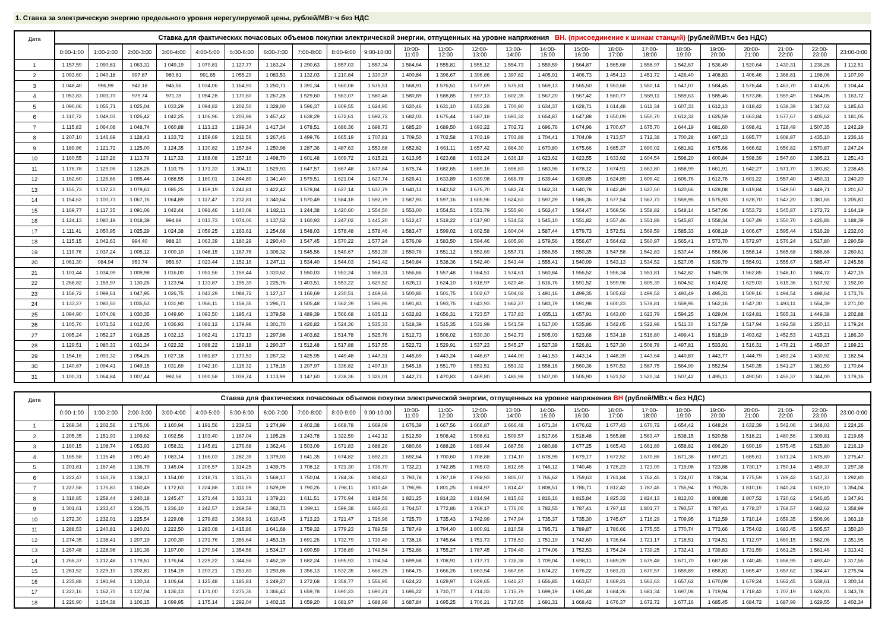1. Ставка за электрическую энергию предельного уровня нерегулируемой цены, рублей/МВт·ч без НДС
| Дата | Ставка для фактических почасовых объемов покупки электрической энергии, отпущенных на уровне напряжения ВН. (присоединение к шинам станций) (рублей/МВт.ч без НДС) | | | | | | | | | | | | | | | | | | | | | | | |
| --- | --- | --- | --- | --- | --- | --- | --- | --- | --- | --- | --- | --- | --- | --- | --- | --- | --- | --- | --- | --- | --- | --- | --- | --- |
| | 0:00-1:00 | 1:00-2:00 | 2:00-3:00 | 3:00-4:00 | 4:00-5:00 | 5:00-6:00 | 6:00-7:00 | 7:00-8:00 | 8:00-9:00 | 9:00-10:00 | 10:00- 11:00 | 11:00- 12:00 | 12:00- 13:00 | 13:00- 14:00 | 14:00- 15:00 | 15:00- 16:00 | 16:00- 17:00 | 17:00- 18:00 | 18:00- 19:00 | 19:00- 20:00 | 20:00- 21:00 | 21:00- 22:00 | 22:00- 23:00 | 23:00-0:00 |
| 1 | 1 157,59 | 1 090,81 | 1 063,31 | 1 049,19 | 1 079,81 | 1 127,77 | 1 163,24 | 1 290,63 | 1 557,03 | 1 557,34 | 1 564,64 | 1 555,81 | 1 555,12 | 1 554,73 | 1 559,59 | 1 564,87 | 1 565,68 | 1 558,97 | 1 542,67 | 1 536,49 | 1 520,64 | 1 430,31 | 1 236,28 | 1 112,51 |
| 2 | 1 093,60 | 1 040,18 | 997,87 | 980,81 | 991,65 | 1 055,29 | 1 083,53 | 1 132,03 | 1 210,84 | 1 330,37 | 1 400,84 | 1 396,67 | 1 396,86 | 1 397,82 | 1 405,91 | 1 406,73 | 1 454,13 | 1 451,72 | 1 426,40 | 1 408,83 | 1 406,46 | 1 368,81 | 1 198,06 | 1 107,90 |
| 3 | 1 048,40 | 996,99 | 942,18 | 946,56 | 1 034,06 | 1 164,93 | 1 250,71 | 1 391,34 | 1 560,08 | 1 576,51 | 1 568,91 | 1 576,51 | 1 577,69 | 1 575,81 | 1 569,13 | 1 565,50 | 1 553,68 | 1 550,14 | 1 547,07 | 1 584,45 | 1 578,44 | 1 463,70 | 1 414,05 | 1 104,44 |
| 4 | 1 053,83 | 1 003,70 | 979,74 | 971,39 | 1 054,28 | 1 170,60 | 1 267,28 | 1 529,60 | 1 563,07 | 1 580,48 | 1 580,89 | 1 588,85 | 1 597,13 | 1 602,35 | 1 567,20 | 1 567,42 | 1 560,77 | 1 559,11 | 1 559,63 | 1 585,46 | 1 573,86 | 1 559,49 | 1 564,05 | 1 163,72 |
| 5 | 1 090,06 | 1 055,71 | 1 025,04 | 1 033,29 | 1 094,82 | 1 202,50 | 1 328,00 | 1 596,37 | 1 609,55 | 1 624,95 | 1 620,46 | 1 631,10 | 1 653,28 | 1 700,90 | 1 634,37 | 1 628,71 | 1 614,48 | 1 611,34 | 1 607,33 | 1 612,13 | 1 618,42 | 1 638,39 | 1 347,62 | 1 185,63 |
| 6 | 1 110,72 | 1 049,03 | 1 026,42 | 1 042,25 | 1 106,96 | 1 203,98 | 1 457,42 | 1 638,29 | 1 672,61 | 1 692,72 | 1 682,03 | 1 675,44 | 1 687,18 | 1 693,32 | 1 654,87 | 1 647,88 | 1 650,09 | 1 650,70 | 1 612,32 | 1 626,59 | 1 663,84 | 1 677,67 | 1 405,62 | 1 181,05 |
| 7 | 1 115,83 | 1 064,08 | 1 048,74 | 1 060,88 | 1 113,13 | 1 199,34 | 1 417,34 | 1 678,51 | 1 686,36 | 1 698,73 | 1 685,20 | 1 689,50 | 1 693,22 | 1 702,72 | 1 696,76 | 1 674,96 | 1 700,67 | 1 675,70 | 1 644,19 | 1 681,60 | 1 698,41 | 1 728,49 | 1 507,35 | 1 242,29 |
| 8 | 1 207,10 | 1 146,69 | 1 128,43 | 1 133,72 | 1 159,69 | 1 211,56 | 1 267,46 | 1 499,76 | 1 665,19 | 1 707,81 | 1 709,50 | 1 702,58 | 1 703,19 | 1 703,88 | 1 704,41 | 1 704,09 | 1 713,57 | 1 712,38 | 1 700,28 | 1 697,13 | 1 695,77 | 1 608,87 | 1 435,10 | 1 236,16 |
| 9 | 1 189,86 | 1 121,72 | 1 125,00 | 1 124,35 | 1 130,82 | 1 157,84 | 1 250,98 | 1 287,36 | 1 487,63 | 1 553,68 | 1 652,82 | 1 661,11 | 1 657,42 | 1 664,30 | 1 670,80 | 1 675,66 | 1 685,37 | 1 690,02 | 1 681,82 | 1 675,66 | 1 666,62 | 1 656,82 | 1 570,87 | 1 247,24 |
| 10 | 1 160,55 | 1 120,26 | 1 113,79 | 1 117,33 | 1 168,08 | 1 257,16 | 1 498,70 | 1 601,48 | 1 609,72 | 1 615,21 | 1 613,95 | 1 623,68 | 1 631,24 | 1 636,19 | 1 623,62 | 1 623,55 | 1 633,92 | 1 604,54 | 1 598,20 | 1 600,84 | 1 598,39 | 1 547,60 | 1 395,21 | 1 251,43 |
| 11 | 1 176,78 | 1 129,06 | 1 128,26 | 1 110,75 | 1 171,33 | 1 304,11 | 1 529,93 | 1 647,57 | 1 667,48 | 1 677,84 | 1 675,74 | 1 682,65 | 1 689,16 | 1 698,83 | 1 683,96 | 1 678,12 | 1 674,91 | 1 663,80 | 1 658,99 | 1 661,91 | 1 642,27 | 1 571,70 | 1 393,82 | 1 238,45 |
| 12 | 1 162,60 | 1 126,66 | 1 095,44 | 1 088,55 | 1 160,01 | 1 244,89 | 1 341,40 | 1 579,51 | 1 621,04 | 1 627,74 | 1 626,41 | 1 633,89 | 1 639,98 | 1 666,78 | 1 639,44 | 1 630,85 | 1 624,89 | 1 609,42 | 1 606,76 | 1 612,76 | 1 601,22 | 1 557,40 | 1 450,31 | 1 240,20 |
| 13 | 1 155,73 | 1 117,23 | 1 079,61 | 1 085,25 | 1 159,19 | 1 242,81 | 1 422,42 | 1 578,84 | 1 627,14 | 1 637,79 | 1 641,11 | 1 643,52 | 1 675,70 | 1 682,74 | 1 662,31 | 1 640,78 | 1 642,49 | 1 627,50 | 1 620,66 | 1 628,08 | 1 619,84 | 1 549,50 | 1 449,71 | 1 201,67 |
| 14 | 1 154,62 | 1 100,73 | 1 067,76 | 1 064,89 | 1 117,47 | 1 232,81 | 1 340,64 | 1 570,49 | 1 584,18 | 1 592,79 | 1 587,93 | 1 597,16 | 1 605,96 | 1 624,63 | 1 597,29 | 1 586,36 | 1 577,54 | 1 567,73 | 1 559,95 | 1 575,93 | 1 628,70 | 1 547,20 | 1 381,65 | 1 205,81 |
| 15 | 1 169,77 | 1 117,35 | 1 091,06 | 1 042,44 | 1 091,46 | 1 140,08 | 1 182,11 | 1 244,38 | 1 420,60 | 1 554,50 | 1 553,00 | 1 554,51 | 1 551,79 | 1 555,90 | 1 562,47 | 1 564,47 | 1 569,56 | 1 558,82 | 1 548,14 | 1 547,06 | 1 553,72 | 1 545,87 | 1 272,72 | 1 164,19 |
| 16 | 1 124,13 | 1 080,19 | 1 018,39 | 994,89 | 1 013,73 | 1 074,06 | 1 137,52 | 1 160,93 | 1 247,02 | 1 445,20 | 1 512,47 | 1 518,22 | 1 517,90 | 1 534,52 | 1 545,10 | 1 551,82 | 1 557,46 | 1 551,88 | 1 545,87 | 1 558,34 | 1 567,49 | 1 550,70 | 1 426,86 | 1 188,39 |
| 17 | 1 111,41 | 1 050,95 | 1 025,29 | 1 024,38 | 1 059,25 | 1 163,61 | 1 254,68 | 1 548,03 | 1 578,48 | 1 578,46 | 1 583,47 | 1 599,02 | 1 602,58 | 1 604,04 | 1 587,44 | 1 579,73 | 1 572,51 | 1 569,59 | 1 585,33 | 1 608,19 | 1 606,67 | 1 595,44 | 1 516,28 | 1 232,03 |
| 18 | 1 115,15 | 1 042,63 | 994,40 | 988,20 | 1 063,39 | 1 180,29 | 1 290,40 | 1 547,45 | 1 570,22 | 1 577,24 | 1 576,09 | 1 583,50 | 1 594,46 | 1 605,90 | 1 579,56 | 1 556,67 | 1 564,62 | 1 560,97 | 1 565,41 | 1 573,70 | 1 572,97 | 1 576,24 | 1 517,80 | 1 290,59 |
| 19 | 1 119,76 | 1 037,24 | 1 005,12 | 1 000,10 | 1 048,15 | 1 167,78 | 1 306,32 | 1 545,56 | 1 549,67 | 1 553,39 | 1 550,76 | 1 551,12 | 1 552,69 | 1 557,71 | 1 556,55 | 1 550,35 | 1 547,58 | 1 542,83 | 1 537,44 | 1 556,96 | 1 558,14 | 1 565,68 | 1 586,68 | 1 260,61 |
| 20 | 1 061,30 | 984,94 | 953,74 | 956,67 | 1 023,44 | 1 152,16 | 1 247,11 | 1 534,40 | 1 544,03 | 1 541,42 | 1 540,84 | 1 538,36 | 1 542,40 | 1 543,44 | 1 555,41 | 1 540,99 | 1 543,13 | 1 534,52 | 1 527,05 | 1 539,79 | 1 554,91 | 1 555,67 | 1 585,47 | 1 245,58 |
| 21 | 1 101,44 | 1 034,09 | 1 009,98 | 1 016,00 | 1 051,56 | 1 159,44 | 1 310,62 | 1 550,03 | 1 553,24 | 1 558,31 | 1 556,66 | 1 557,48 | 1 564,51 | 1 574,61 | 1 560,84 | 1 556,52 | 1 556,34 | 1 551,81 | 1 542,82 | 1 549,78 | 1 562,85 | 1 548,10 | 1 584,72 | 1 427,15 |
| 22 | 1 268,82 | 1 159,97 | 1 130,26 | 1 123,94 | 1 133,87 | 1 195,39 | 1 225,76 | 1 403,51 | 1 553,22 | 1 620,52 | 1 626,11 | 1 624,10 | 1 618,97 | 1 620,46 | 1 616,76 | 1 591,52 | 1 599,96 | 1 605,39 | 1 604,52 | 1 614,02 | 1 629,03 | 1 615,36 | 1 517,92 | 1 192,00 |
| 23 | 1 158,72 | 1 099,61 | 1 047,95 | 1 026,75 | 1 043,29 | 1 088,72 | 1 127,17 | 1 166,69 | 1 230,51 | 1 469,66 | 1 500,86 | 1 501,75 | 1 502,67 | 1 504,02 | 1 491,16 | 1 499,35 | 1 505,62 | 1 499,52 | 1 493,49 | 1 495,31 | 1 509,16 | 1 494,54 | 1 498,64 | 1 173,76 |
| 24 | 1 133,27 | 1 080,50 | 1 035,53 | 1 031,90 | 1 066,11 | 1 158,36 | 1 296,71 | 1 505,48 | 1 562,39 | 1 595,96 | 1 591,83 | 1 593,75 | 1 643,93 | 1 662,27 | 1 583,79 | 1 591,98 | 1 600,23 | 1 578,81 | 1 559,95 | 1 562,16 | 1 547,30 | 1 493,11 | 1 554,39 | 1 271,00 |
| 25 | 1 094,90 | 1 074,08 | 1 030,35 | 1 049,90 | 1 093,50 | 1 195,41 | 1 379,58 | 1 489,39 | 1 566,68 | 1 635,12 | 1 632,82 | 1 656,31 | 1 723,57 | 1 737,83 | 1 655,11 | 1 657,91 | 1 643,00 | 1 623,79 | 1 594,25 | 1 629,04 | 1 624,81 | 1 565,31 | 1 449,38 | 1 202,88 |
| 26 | 1 105,76 | 1 071,52 | 1 012,05 | 1 036,93 | 1 081,12 | 1 179,98 | 1 301,70 | 1 426,82 | 1 524,36 | 1 535,33 | 1 518,39 | 1 515,35 | 1 531,99 | 1 541,59 | 1 517,00 | 1 535,86 | 1 542,05 | 1 522,98 | 1 511,30 | 1 517,59 | 1 517,94 | 1 492,58 | 1 250,13 | 1 179,24 |
| 27 | 1 095,24 | 1 052,27 | 1 018,25 | 1 032,13 | 1 062,41 | 1 172,13 | 1 297,98 | 1 403,82 | 1 514,78 | 1 525,76 | 1 512,73 | 1 506,02 | 1 530,30 | 1 542,73 | 1 505,03 | 1 523,68 | 1 534,18 | 1 516,80 | 1 499,41 | 1 518,19 | 1 493,62 | 1 452,53 | 1 415,21 | 1 186,30 |
| 28 | 1 129,51 | 1 080,33 | 1 031,34 | 1 022,32 | 1 088,22 | 1 189,18 | 1 290,37 | 1 512,48 | 1 517,88 | 1 517,55 | 1 522,72 | 1 529,91 | 1 537,23 | 1 545,27 | 1 527,39 | 1 526,81 | 1 527,30 | 1 508,78 | 1 497,81 | 1 533,91 | 1 516,31 | 1 478,21 | 1 459,37 | 1 199,21 |
| 29 | 1 154,16 | 1 093,32 | 1 054,26 | 1 027,18 | 1 081,87 | 1 173,53 | 1 267,32 | 1 425,95 | 1 449,48 | 1 447,31 | 1 445,69 | 1 443,24 | 1 446,67 | 1 444,00 | 1 441,53 | 1 443,14 | 1 448,39 | 1 443,64 | 1 440,87 | 1 443,77 | 1 444,79 | 1 453,24 | 1 430,92 | 1 182,54 |
| 30 | 1 140,87 | 1 094,41 | 1 049,15 | 1 031,69 | 1 042,10 | 1 115,32 | 1 178,15 | 1 207,97 | 1 336,82 | 1 497,19 | 1 545,18 | 1 551,70 | 1 551,51 | 1 553,32 | 1 558,16 | 1 560,36 | 1 570,53 | 1 587,75 | 1 564,99 | 1 552,54 | 1 549,35 | 1 541,27 | 1 381,59 | 1 170,64 |
| 31 | 1 100,31 | 1 064,84 | 1 007,44 | 992,58 | 1 000,58 | 1 039,74 | 1 113,99 | 1 147,60 | 1 238,36 | 1 326,01 | 1 442,73 | 1 470,83 | 1 469,80 | 1 486,98 | 1 507,00 | 1 505,90 | 1 521,52 | 1 520,34 | 1 507,42 | 1 495,11 | 1 490,50 | 1 455,37 | 1 344,00 | 1 179,16 |
| Дата | Ставка для фактических почасовых объемов покупки электрической энергии, отпущенных на уровне напряжения ВН (рублей/МВт.ч без НДС) | | | | | | | | | | | | | | | | | | | | | | | |
| --- | --- | --- | --- | --- | --- | --- | --- | --- | --- | --- | --- | --- | --- | --- | --- | --- | --- | --- | --- | --- | --- | --- | --- | --- |
| | 0:00-1:00 | 1:00-2:00 | 2:00-3:00 | 3:00-4:00 | 4:00-5:00 | 5:00-6:00 | 6:00-7:00 | 7:00-8:00 | 8:00-9:00 | 9:00-10:00 | 10:00- 11:00 | 11:00- 12:00 | 12:00- 13:00 | 13:00- 14:00 | 14:00- 15:00 | 15:00- 16:00 | 16:00- 17:00 | 17:00- 18:00 | 18:00- 19:00 | 19:00- 20:00 | 20:00- 21:00 | 21:00- 22:00 | 22:00- 23:00 | 23:00-0:00 |
| 1 | 1 269,34 | 1 202,56 | 1 175,06 | 1 160,94 | 1 191,56 | 1 239,52 | 1 274,99 | 1 402,38 | 1 668,78 | 1 669,09 | 1 676,39 | 1 667,56 | 1 666,87 | 1 666,48 | 1 671,34 | 1 676,62 | 1 677,43 | 1 670,72 | 1 654,42 | 1 648,24 | 1 632,39 | 1 542,06 | 1 348,03 | 1 224,26 |
| 2 | 1 205,35 | 1 151,93 | 1 109,62 | 1 092,56 | 1 103,40 | 1 167,04 | 1 195,28 | 1 243,78 | 1 322,59 | 1 442,12 | 1 512,59 | 1 508,42 | 1 508,61 | 1 509,57 | 1 517,66 | 1 518,48 | 1 565,88 | 1 563,47 | 1 538,15 | 1 520,58 | 1 518,21 | 1 480,56 | 1 309,81 | 1 219,65 |
| 3 | 1 160,15 | 1 108,74 | 1 053,93 | 1 058,31 | 1 145,81 | 1 276,68 | 1 362,46 | 1 503,09 | 1 671,83 | 1 688,26 | 1 680,66 | 1 688,26 | 1 689,44 | 1 687,56 | 1 680,88 | 1 677,25 | 1 665,43 | 1 661,89 | 1 658,82 | 1 696,20 | 1 690,19 | 1 575,45 | 1 525,80 | 1 216,19 |
| 4 | 1 165,58 | 1 115,45 | 1 091,49 | 1 083,14 | 1 166,03 | 1 282,35 | 1 379,03 | 1 641,35 | 1 674,82 | 1 692,23 | 1 692,64 | 1 700,60 | 1 708,88 | 1 714,10 | 1 678,95 | 1 679,17 | 1 672,52 | 1 670,86 | 1 671,38 | 1 697,21 | 1 685,61 | 1 671,24 | 1 675,80 | 1 275,47 |
| 5 | 1 201,81 | 1 167,46 | 1 136,79 | 1 145,04 | 1 206,57 | 1 314,25 | 1 439,75 | 1 708,12 | 1 721,30 | 1 736,70 | 1 732,21 | 1 742,85 | 1 765,03 | 1 812,65 | 1 746,12 | 1 740,46 | 1 726,23 | 1 723,09 | 1 719,08 | 1 723,88 | 1 730,17 | 1 750,14 | 1 459,37 | 1 297,38 |
| 6 | 1 222,47 | 1 160,78 | 1 138,17 | 1 154,00 | 1 218,71 | 1 315,73 | 1 569,17 | 1 750,04 | 1 784,36 | 1 804,47 | 1 793,78 | 1 787,19 | 1 798,93 | 1 805,07 | 1 766,62 | 1 759,63 | 1 761,84 | 1 762,45 | 1 724,07 | 1 738,34 | 1 775,59 | 1 789,42 | 1 517,37 | 1 292,80 |
| 7 | 1 227,58 | 1 175,83 | 1 160,49 | 1 172,63 | 1 224,88 | 1 311,09 | 1 529,09 | 1 790,26 | 1 798,11 | 1 810,48 | 1 796,95 | 1 801,25 | 1 804,97 | 1 814,47 | 1 808,51 | 1 786,71 | 1 812,42 | 1 787,45 | 1 755,94 | 1 793,35 | 1 810,16 | 1 840,24 | 1 619,10 | 1 354,04 |
| 8 | 1 318,85 | 1 258,44 | 1 240,18 | 1 245,47 | 1 271,44 | 1 323,31 | 1 379,21 | 1 611,51 | 1 776,94 | 1 819,56 | 1 821,25 | 1 814,33 | 1 814,94 | 1 815,63 | 1 816,16 | 1 815,84 | 1 825,32 | 1 824,13 | 1 812,03 | 1 808,88 | 1 807,52 | 1 720,62 | 1 546,85 | 1 347,91 |
| 9 | 1 301,61 | 1 233,47 | 1 236,75 | 1 236,10 | 1 242,57 | 1 269,59 | 1 362,73 | 1 399,11 | 1 599,38 | 1 665,43 | 1 764,57 | 1 772,86 | 1 769,17 | 1 776,05 | 1 782,55 | 1 787,41 | 1 797,12 | 1 801,77 | 1 793,57 | 1 787,41 | 1 778,37 | 1 768,57 | 1 682,62 | 1 358,99 |
| 10 | 1 272,30 | 1 232,01 | 1 225,54 | 1 229,08 | 1 279,83 | 1 368,91 | 1 610,45 | 1 713,23 | 1 721,47 | 1 726,96 | 1 725,70 | 1 735,43 | 1 742,99 | 1 747,94 | 1 735,37 | 1 735,30 | 1 745,67 | 1 716,29 | 1 709,95 | 1 712,59 | 1 710,14 | 1 659,35 | 1 506,96 | 1 363,18 |
| 11 | 1 288,53 | 1 240,81 | 1 240,01 | 1 222,50 | 1 283,08 | 1 415,86 | 1 641,68 | 1 759,32 | 1 779,23 | 1 789,59 | 1 787,49 | 1 794,40 | 1 800,91 | 1 810,58 | 1 795,71 | 1 789,87 | 1 786,66 | 1 775,55 | 1 770,74 | 1 773,66 | 1 754,02 | 1 683,45 | 1 505,57 | 1 350,20 |
| 12 | 1 274,35 | 1 238,41 | 1 207,19 | 1 200,30 | 1 271,76 | 1 356,64 | 1 453,15 | 1 691,26 | 1 732,79 | 1 739,49 | 1 738,16 | 1 745,64 | 1 751,73 | 1 778,53 | 1 751,19 | 1 742,60 | 1 736,64 | 1 721,17 | 1 718,51 | 1 724,51 | 1 712,97 | 1 669,15 | 1 562,06 | 1 351,95 |
| 13 | 1 267,48 | 1 228,98 | 1 191,36 | 1 197,00 | 1 270,94 | 1 354,56 | 1 534,17 | 1 690,59 | 1 738,89 | 1 749,54 | 1 752,86 | 1 755,27 | 1 787,45 | 1 794,49 | 1 774,06 | 1 752,53 | 1 754,24 | 1 739,25 | 1 732,41 | 1 739,83 | 1 731,59 | 1 661,25 | 1 561,46 | 1 313,42 |
| 14 | 1 266,37 | 1 212,48 | 1 179,51 | 1 176,64 | 1 229,22 | 1 344,56 | 1 452,39 | 1 682,24 | 1 695,93 | 1 704,54 | 1 699,68 | 1 708,91 | 1 717,71 | 1 736,38 | 1 709,04 | 1 698,11 | 1 689,29 | 1 679,48 | 1 671,70 | 1 687,68 | 1 740,45 | 1 658,95 | 1 493,40 | 1 317,56 |
| 15 | 1 281,52 | 1 229,10 | 1 202,81 | 1 154,19 | 1 203,21 | 1 251,83 | 1 293,86 | 1 356,13 | 1 532,35 | 1 666,25 | 1 664,75 | 1 666,26 | 1 663,54 | 1 667,65 | 1 674,22 | 1 676,22 | 1 681,31 | 1 670,57 | 1 659,89 | 1 658,81 | 1 665,47 | 1 657,62 | 1 384,47 | 1 275,94 |
| 16 | 1 235,88 | 1 191,94 | 1 130,14 | 1 106,64 | 1 125,48 | 1 185,81 | 1 249,27 | 1 272,68 | 1 358,77 | 1 556,95 | 1 624,22 | 1 629,97 | 1 629,65 | 1 646,27 | 1 656,85 | 1 663,57 | 1 669,21 | 1 663,63 | 1 657,62 | 1 670,09 | 1 679,24 | 1 662,45 | 1 538,61 | 1 300,14 |
| 17 | 1 223,16 | 1 162,70 | 1 137,04 | 1 136,13 | 1 171,00 | 1 275,36 | 1 366,43 | 1 659,78 | 1 690,23 | 1 690,21 | 1 695,22 | 1 710,77 | 1 714,33 | 1 715,79 | 1 699,19 | 1 691,48 | 1 684,26 | 1 681,34 | 1 697,08 | 1 719,94 | 1 718,42 | 1 707,19 | 1 628,03 | 1 343,78 |
| 18 | 1 226,90 | 1 154,38 | 1 106,15 | 1 099,95 | 1 175,14 | 1 292,04 | 1 402,15 | 1 659,20 | 1 681,97 | 1 688,99 | 1 687,84 | 1 695,25 | 1 706,21 | 1 717,65 | 1 691,31 | 1 668,42 | 1 676,37 | 1 672,72 | 1 677,16 | 1 685,45 | 1 684,72 | 1 687,99 | 1 629,55 | 1 402,34 |